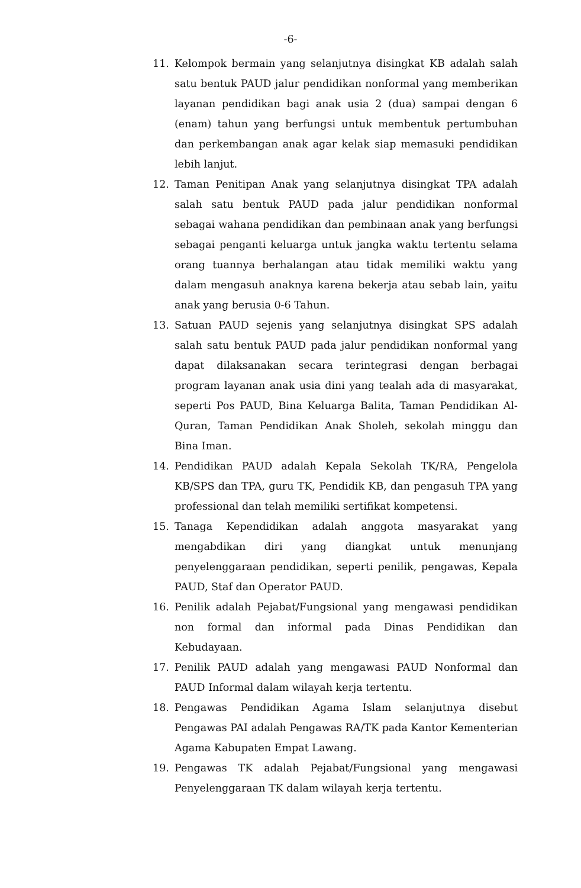-6-
11. Kelompok bermain yang selanjutnya disingkat KB adalah salah satu bentuk PAUD jalur pendidikan nonformal yang memberikan layanan pendidikan bagi anak usia 2 (dua) sampai dengan 6 (enam) tahun yang berfungsi untuk membentuk pertumbuhan dan perkembangan anak agar kelak siap memasuki pendidikan lebih lanjut.
12. Taman Penitipan Anak yang selanjutnya disingkat TPA adalah salah satu bentuk PAUD pada jalur pendidikan nonformal sebagai wahana pendidikan dan pembinaan anak yang berfungsi sebagai penganti keluarga untuk jangka waktu tertentu selama orang tuannya berhalangan atau tidak memiliki waktu yang dalam mengasuh anaknya karena bekerja atau sebab lain, yaitu anak yang berusia 0-6 Tahun.
13. Satuan PAUD sejenis yang selanjutnya disingkat SPS adalah salah satu bentuk PAUD pada jalur pendidikan nonformal yang dapat dilaksanakan secara terintegrasi dengan berbagai program layanan anak usia dini yang tealah ada di masyarakat, seperti Pos PAUD, Bina Keluarga Balita, Taman Pendidikan Al-Quran, Taman Pendidikan Anak Sholeh, sekolah minggu dan Bina Iman.
14. Pendidikan PAUD adalah Kepala Sekolah TK/RA, Pengelola KB/SPS dan TPA, guru TK, Pendidik KB, dan pengasuh TPA yang professional dan telah memiliki sertifikat kompetensi.
15. Tanaga Kependidikan adalah anggota masyarakat yang mengabdikan diri yang diangkat untuk menunjang penyelenggaraan pendidikan, seperti penilik, pengawas, Kepala PAUD, Staf dan Operator PAUD.
16. Penilik adalah Pejabat/Fungsional yang mengawasi pendidikan non formal dan informal pada Dinas Pendidikan dan Kebudayaan.
17. Penilik PAUD adalah yang mengawasi PAUD Nonformal dan PAUD Informal dalam wilayah kerja tertentu.
18. Pengawas Pendidikan Agama Islam selanjutnya disebut Pengawas PAI adalah Pengawas RA/TK pada Kantor Kementerian Agama Kabupaten Empat Lawang.
19. Pengawas TK adalah Pejabat/Fungsional yang mengawasi Penyelenggaraan TK dalam wilayah kerja tertentu.